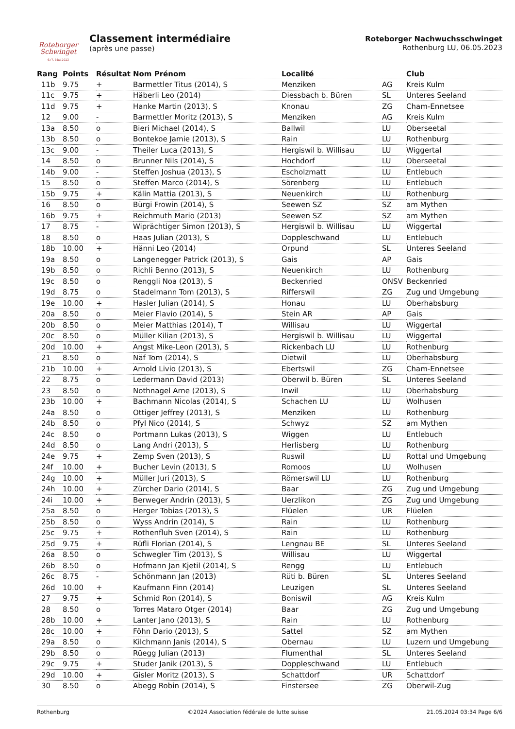Roteborger
Schwinget
6./7. Mai 2023
Classement intermédiaire
(après une passe)
Roteborger Nachwuchsschwinget
Rothenburg LU, 06.05.2023
| Rang | Points | Résultat | Nom Prénom | Localité | | Club |
| --- | --- | --- | --- | --- | --- | --- |
| 11b | 9.75 | + | Barmettler Titus (2014), S | Menziken | AG | Kreis Kulm |
| 11c | 9.75 | + | Häberli Leo (2014) | Diessbach b. Büren | SL | Unteres Seeland |
| 11d | 9.75 | + | Hanke Martin (2013), S | Knonau | ZG | Cham-Ennetsee |
| 12 | 9.00 | - | Barmettler Moritz (2013), S | Menziken | AG | Kreis Kulm |
| 13a | 8.50 | o | Bieri Michael (2014), S | Ballwil | LU | Oberseetal |
| 13b | 8.50 | o | Bontekoe Jamie (2013), S | Rain | LU | Rothenburg |
| 13c | 9.00 | - | Theiler Luca (2013), S | Hergiswil b. Willisau | LU | Wiggertal |
| 14 | 8.50 | o | Brunner Nils (2014), S | Hochdorf | LU | Oberseetal |
| 14b | 9.00 | - | Steffen Joshua (2013), S | Escholzmatt | LU | Entlebuch |
| 15 | 8.50 | o | Steffen Marco (2014), S | Sörenberg | LU | Entlebuch |
| 15b | 9.75 | + | Kälin Mattia (2013), S | Neuenkirch | LU | Rothenburg |
| 16 | 8.50 | o | Bürgi Frowin (2014), S | Seewen SZ | SZ | am Mythen |
| 16b | 9.75 | + | Reichmuth Mario (2013) | Seewen SZ | SZ | am Mythen |
| 17 | 8.75 | - | Wiprächtiger Simon (2013), S | Hergiswil b. Willisau | LU | Wiggertal |
| 18 | 8.50 | o | Haas Julian (2013), S | Doppleschwand | LU | Entlebuch |
| 18b | 10.00 | + | Hänni Leo (2014) | Orpund | SL | Unteres Seeland |
| 19a | 8.50 | o | Langenegger Patrick (2013), S | Gais | AP | Gais |
| 19b | 8.50 | o | Richli Benno (2013), S | Neuenkirch | LU | Rothenburg |
| 19c | 8.50 | o | Renggli Noa (2013), S | Beckenried | ONSV | Beckenried |
| 19d | 8.75 | o | Stadelmann Tom (2013), S | Rifferswil | ZG | Zug und Umgebung |
| 19e | 10.00 | + | Hasler Julian (2014), S | Honau | LU | Oberhabsburg |
| 20a | 8.50 | o | Meier Flavio (2014), S | Stein AR | AP | Gais |
| 20b | 8.50 | o | Meier Matthias (2014), T | Willisau | LU | Wiggertal |
| 20c | 8.50 | o | Müller Kilian (2013), S | Hergiswil b. Willisau | LU | Wiggertal |
| 20d | 10.00 | + | Angst Mike-Leon (2013), S | Rickenbach LU | LU | Rothenburg |
| 21 | 8.50 | o | Näf Tom (2014), S | Dietwil | LU | Oberhabsburg |
| 21b | 10.00 | + | Arnold Livio (2013), S | Ebertswil | ZG | Cham-Ennetsee |
| 22 | 8.75 | o | Ledermann David (2013) | Oberwil b. Büren | SL | Unteres Seeland |
| 23 | 8.50 | o | Nothnagel Arne (2013), S | Inwil | LU | Oberhabsburg |
| 23b | 10.00 | + | Bachmann Nicolas (2014), S | Schachen LU | LU | Wolhusen |
| 24a | 8.50 | o | Ottiger Jeffrey (2013), S | Menziken | LU | Rothenburg |
| 24b | 8.50 | o | Pfyl Nico (2014), S | Schwyz | SZ | am Mythen |
| 24c | 8.50 | o | Portmann Lukas (2013), S | Wiggen | LU | Entlebuch |
| 24d | 8.50 | o | Lang Andri (2013), S | Herlisberg | LU | Rothenburg |
| 24e | 9.75 | + | Zemp Sven (2013), S | Ruswil | LU | Rottal und Umgebung |
| 24f | 10.00 | + | Bucher Levin (2013), S | Romoos | LU | Wolhusen |
| 24g | 10.00 | + | Müller Juri (2013), S | Römerswil LU | LU | Rothenburg |
| 24h | 10.00 | + | Zürcher Dario (2014), S | Baar | ZG | Zug und Umgebung |
| 24i | 10.00 | + | Berweger Andrin (2013), S | Uerzlikon | ZG | Zug und Umgebung |
| 25a | 8.50 | o | Herger Tobias (2013), S | Flüelen | UR | Flüelen |
| 25b | 8.50 | o | Wyss Andrin (2014), S | Rain | LU | Rothenburg |
| 25c | 9.75 | + | Rothenfluh Sven (2014), S | Rain | LU | Rothenburg |
| 25d | 9.75 | + | Rüfli Florian (2014), S | Lengnau BE | SL | Unteres Seeland |
| 26a | 8.50 | o | Schwegler Tim (2013), S | Willisau | LU | Wiggertal |
| 26b | 8.50 | o | Hofmann Jan Kjetil (2014), S | Rengg | LU | Entlebuch |
| 26c | 8.75 | - | Schönmann Jan (2013) | Rüti b. Büren | SL | Unteres Seeland |
| 26d | 10.00 | + | Kaufmann Finn (2014) | Leuzigen | SL | Unteres Seeland |
| 27 | 9.75 | + | Schmid Ron (2014), S | Boniswil | AG | Kreis Kulm |
| 28 | 8.50 | o | Torres Mataro Otger (2014) | Baar | ZG | Zug und Umgebung |
| 28b | 10.00 | + | Lanter Jano (2013), S | Rain | LU | Rothenburg |
| 28c | 10.00 | + | Föhn Dario (2013), S | Sattel | SZ | am Mythen |
| 29a | 8.50 | o | Kilchmann Janis (2014), S | Obernau | LU | Luzern und Umgebung |
| 29b | 8.50 | o | Rüegg Julian (2013) | Flumenthal | SL | Unteres Seeland |
| 29c | 9.75 | + | Studer Janik (2013), S | Doppleschwand | LU | Entlebuch |
| 29d | 10.00 | + | Gisler Moritz (2013), S | Schattdorf | UR | Schattdorf |
| 30 | 8.50 | o | Abegg Robin (2014), S | Finstersee | ZG | Oberwil-Zug |
Rothenburg ©2024 Association fédérale de lutte suisse 21.05.2024 03:34 Page 6/6